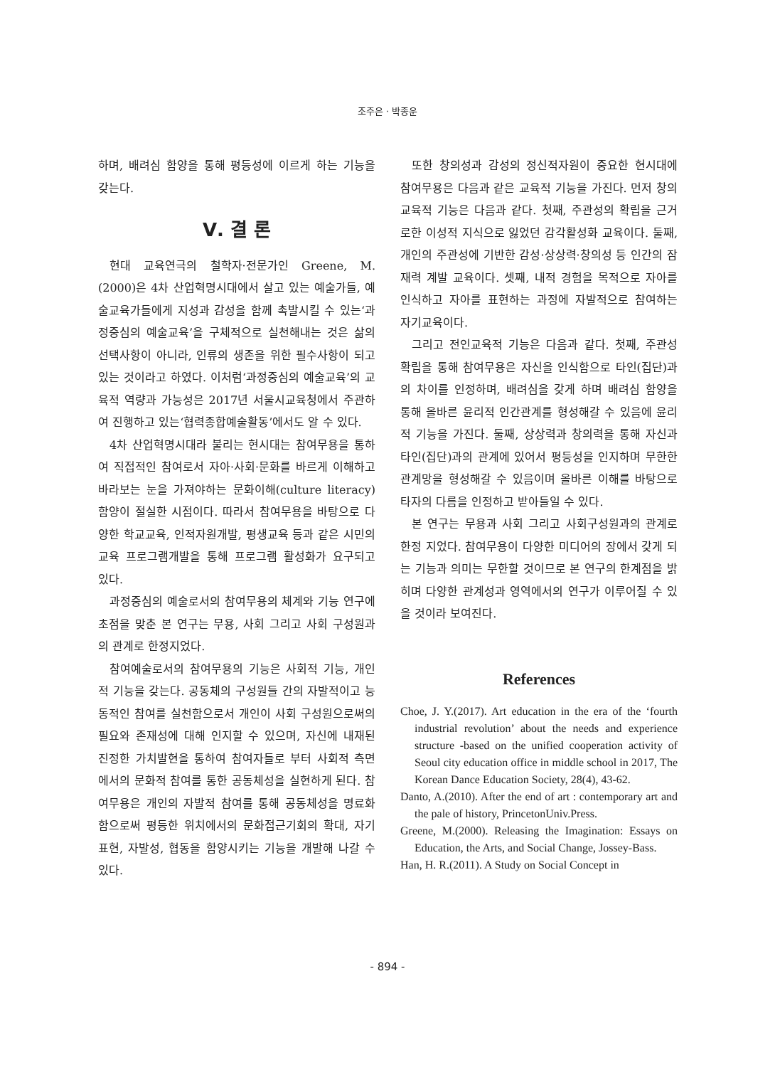조주은 · 박종운
하며, 배려심 함양을 통해 평등성에 이르게 하는 기능을 갖는다.
Ⅴ. 결 론
현대 교육연극의 철학자·전문가인 Greene, M.(2000)은 4차 산업혁명시대에서 살고 있는 예술가들, 예술교육가들에게 지성과 감성을 함께 촉발시킬 수 있는‘과정중심의 예술교육’을 구체적으로 실천해내는 것은 삶의 선택사항이 아니라, 인류의 생존을 위한 필수사항이 되고 있는 것이라고 하였다. 이처럼‘과정중심의 예술교육’의 교육적 역량과 가능성은 2017년 서울시교육청에서 주관하여 진행하고 있는‘협력종합예술활동’에서도 알 수 있다.
4차 산업혁명시대라 불리는 현시대는 참여무용을 통하여 직접적인 참여로서 자아·사회·문화를 바르게 이해하고 바라보는 눈을 가져야하는 문화이해(culture literacy) 함양이 절실한 시점이다. 따라서 참여무용을 바탕으로 다양한 학교교육, 인적자원개발, 평생교육 등과 같은 시민의 교육 프로그램개발을 통해 프로그램 활성화가 요구되고 있다.
과정중심의 예술로서의 참여무용의 체계와 기능 연구에 초점을 맞춘 본 연구는 무용, 사회 그리고 사회 구성원과의 관계로 한정지었다.
참여예술로서의 참여무용의 기능은 사회적 기능, 개인적 기능을 갖는다. 공동체의 구성원들 간의 자발적이고 능동적인 참여를 실천함으로서 개인이 사회 구성원으로써의 필요와 존재성에 대해 인지할 수 있으며, 자신에 내재된 진정한 가치발현을 통하여 참여자들로 부터 사회적 측면에서의 문화적 참여를 통한 공동체성을 실현하게 된다. 참여무용은 개인의 자발적 참여를 통해 공동체성을 명료화함으로써 평등한 위치에서의 문화접근기회의 확대, 자기표현, 자발성, 협동을 함양시키는 기능을 개발해 나갈 수 있다.
또한 창의성과 감성의 정신적자원이 중요한 현시대에 참여무용은 다음과 같은 교육적 기능을 가진다. 먼저 창의교육적 기능은 다음과 같다. 첫째, 주관성의 확립을 근거로한 이성적 지식으로 잃었던 감각활성화 교육이다. 둘째, 개인의 주관성에 기반한 감성·상상력·창의성 등 인간의 잠재력 계발 교육이다. 셋째, 내적 경험을 목적으로 자아를 인식하고 자아를 표현하는 과정에 자발적으로 참여하는 자기교육이다.
그리고 전인교육적 기능은 다음과 같다. 첫째, 주관성 확립을 통해 참여무용은 자신을 인식함으로 타인(집단)과의 차이를 인정하며, 배려심을 갖게 하며 배려심 함양을 통해 올바른 윤리적 인간관계를 형성해갈 수 있음에 윤리적 기능을 가진다. 둘째, 상상력과 창의력을 통해 자신과 타인(집단)과의 관계에 있어서 평등성을 인지하며 무한한 관계망을 형성해갈 수 있음이며 올바른 이해를 바탕으로 타자의 다름을 인정하고 받아들일 수 있다.
본 연구는 무용과 사회 그리고 사회구성원과의 관계로 한정 지었다. 참여무용이 다양한 미디어의 장에서 갖게 되는 기능과 의미는 무한할 것이므로 본 연구의 한계점을 밝히며 다양한 관계성과 영역에서의 연구가 이루어질 수 있을 것이라 보여진다.
References
Choe, J. Y.(2017). Art education in the era of the ‘fourth industrial revolution’ about the needs and experience structure -based on the unified cooperation activity of Seoul city education office in middle school in 2017, The Korean Dance Education Society, 28(4), 43-62.
Danto, A.(2010). After the end of art : contemporary art and the pale of history, PrincetonUniv.Press.
Greene, M.(2000). Releasing the Imagination: Essays on Education, the Arts, and Social Change, Jossey-Bass.
Han, H. R.(2011). A Study on Social Concept in
- 894 -